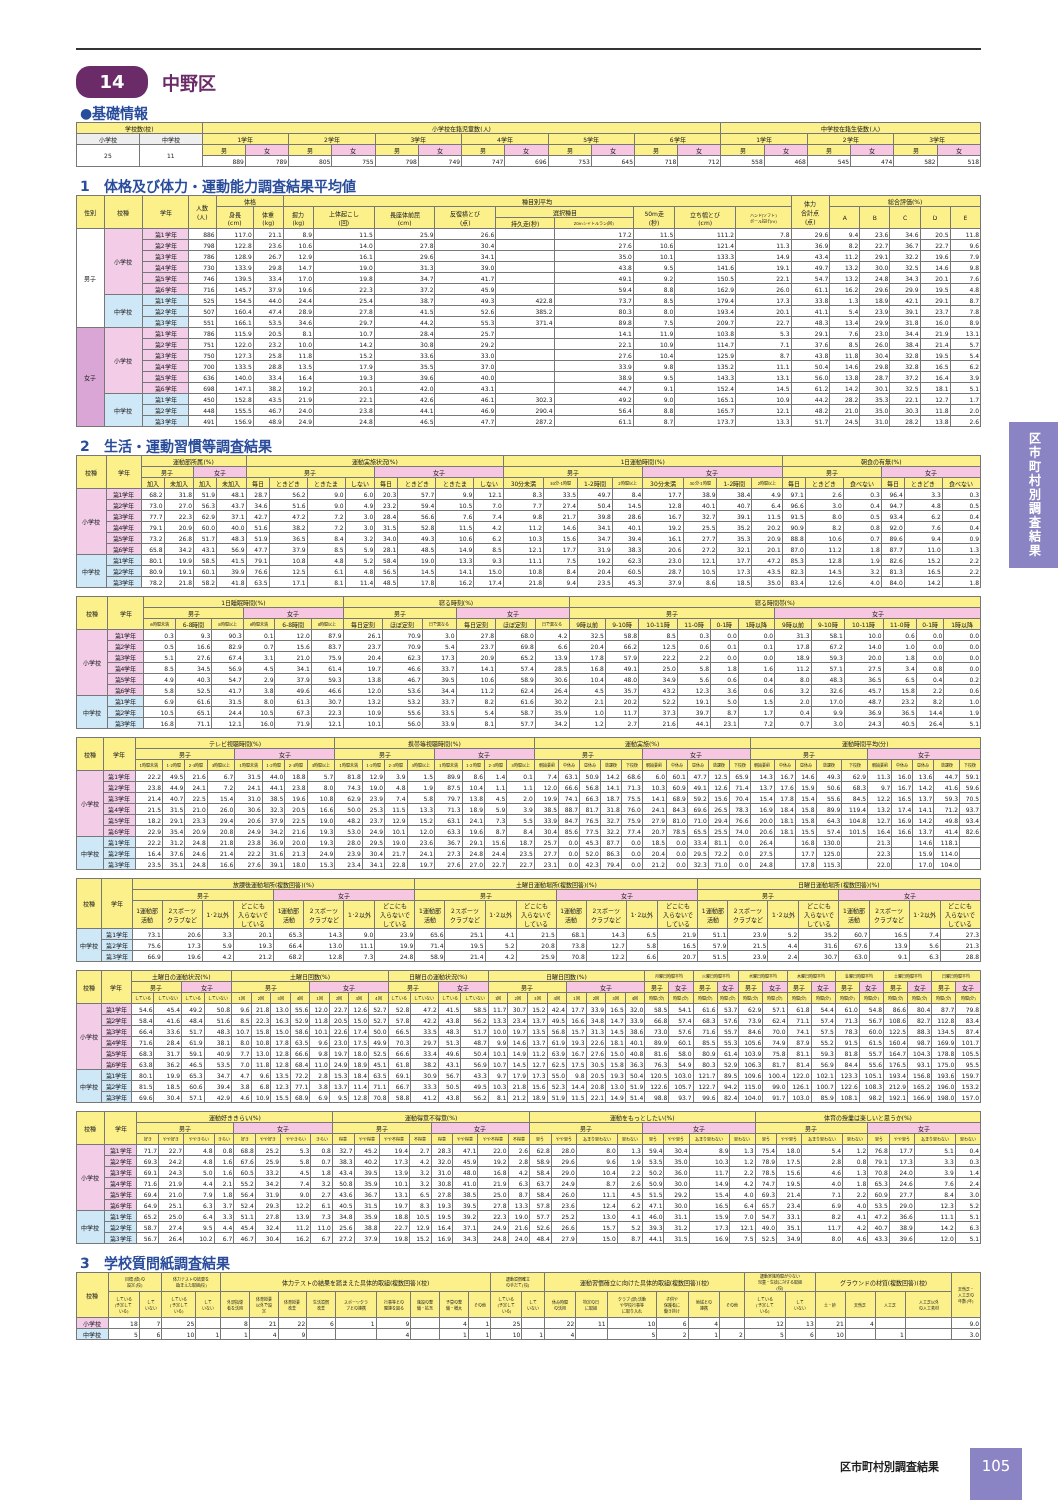14
中野区
●基礎情報
| 学校数(校) | | 小学校在籍児童数(人) | | | | | | | | | | | | 中学校在籍生徒数(人) | | | | | |
| --- | --- | --- | --- | --- | --- | --- | --- | --- | --- | --- | --- | --- | --- | --- | --- | --- | --- | --- | --- |
| 小学校 | 中学校 | 1学年 | | 2学年 | | 3学年 | | 4学年 | | 5学年 | | 6学年 | | 1学年 | | 2学年 | | 3学年 | |
| 25 | 11 | 男 | 女 | 男 | 女 | 男 | 女 | 男 | 女 | 男 | 女 | 男 | 女 | 男 | 女 | 男 | 女 | 男 | 女 |
| | | 889 | 789 | 805 | 755 | 798 | 749 | 747 | 696 | 753 | 645 | 718 | 712 | 558 | 468 | 545 | 474 | 582 | 518 |
1　体格及び体力・運動能力調査結果平均値
| 性別 | 校種 | 学年 | 人数 (人) | 体格 | | 種目別平均 | | | | | | | | | 体力 合計点 (点) | 総合評価(%) | | | | |
| --- | --- | --- | --- | --- | --- | --- | --- | --- | --- | --- | --- | --- | --- | --- | --- | --- | --- | --- | --- | --- |
| | | | | 身長 (cm) | 体重 (kg) | 握力 (kg) | 上体起こし (回) | 長座体前屈 (cm) | 反復横とび (点) | 選択種目 | | 50m走 (秒) | 立ち幅とび (cm) | ハンド(ソフト) ボール投げ(m) | | A | B | C | D | E |
| | | | | | | | | | | 持久走(秒) | 20mシャトルラン(回) | | | | | | | | | |
| 男子 | 小学校 | 第1学年 | 886 | 117.0 | 21.1 | 8.9 | 11.5 | 25.9 | 26.6 | | 17.2 | 11.5 | 111.2 | 7.8 | 29.6 | 9.4 | 23.6 | 34.6 | 20.5 | 11.8 |
| | | 第2学年 | 798 | 122.8 | 23.6 | 10.6 | 14.0 | 27.8 | 30.4 | | 27.6 | 10.6 | 121.4 | 11.3 | 36.9 | 8.2 | 22.7 | 36.7 | 22.7 | 9.6 |
| | | 第3学年 | 786 | 128.9 | 26.7 | 12.9 | 16.1 | 29.6 | 34.1 | | 35.0 | 10.1 | 133.3 | 14.9 | 43.4 | 11.2 | 29.1 | 32.2 | 19.6 | 7.9 |
| | | 第4学年 | 730 | 133.9 | 29.8 | 14.7 | 19.0 | 31.3 | 39.0 | | 43.8 | 9.5 | 141.6 | 19.1 | 49.7 | 13.2 | 30.0 | 32.5 | 14.6 | 9.8 |
| | | 第5学年 | 746 | 139.5 | 33.4 | 17.0 | 19.8 | 34.7 | 41.7 | | 49.1 | 9.2 | 150.5 | 22.1 | 54.7 | 13.2 | 24.8 | 34.3 | 20.1 | 7.6 |
| | | 第6学年 | 716 | 145.7 | 37.9 | 19.6 | 22.3 | 37.2 | 45.9 | | 59.4 | 8.8 | 162.9 | 26.0 | 61.1 | 16.2 | 29.6 | 29.9 | 19.5 | 4.8 |
| | 中学校 | 第1学年 | 525 | 154.5 | 44.0 | 24.4 | 25.4 | 38.7 | 49.3 | 422.8 | 73.7 | 8.5 | 179.4 | 17.3 | 33.8 | 1.3 | 18.9 | 42.1 | 29.1 | 8.7 |
| | | 第2学年 | 507 | 160.4 | 47.4 | 28.9 | 27.8 | 41.5 | 52.6 | 385.2 | 80.3 | 8.0 | 193.4 | 20.1 | 41.1 | 5.4 | 23.9 | 39.1 | 23.7 | 7.8 |
| | | 第3学年 | 551 | 166.1 | 53.5 | 34.6 | 29.7 | 44.2 | 55.3 | 371.4 | 89.8 | 7.5 | 209.7 | 22.7 | 48.3 | 13.4 | 29.9 | 31.8 | 16.0 | 8.9 |
| 女子 | 小学校 | 第1学年 | 786 | 115.9 | 20.5 | 8.1 | 10.7 | 28.4 | 25.7 | | 14.1 | 11.9 | 103.8 | 5.3 | 29.1 | 7.6 | 23.0 | 34.4 | 21.9 | 13.1 |
| | | 第2学年 | 751 | 122.0 | 23.2 | 10.0 | 14.2 | 30.8 | 29.2 | | 22.1 | 10.9 | 114.7 | 7.1 | 37.6 | 8.5 | 26.0 | 38.4 | 21.4 | 5.7 |
| | | 第3学年 | 750 | 127.3 | 25.8 | 11.8 | 15.2 | 33.6 | 33.0 | | 27.6 | 10.4 | 125.9 | 8.7 | 43.8 | 11.8 | 30.4 | 32.8 | 19.5 | 5.4 |
| | | 第4学年 | 700 | 133.5 | 28.8 | 13.5 | 17.9 | 35.5 | 37.0 | | 33.9 | 9.8 | 135.2 | 11.1 | 50.4 | 14.6 | 29.8 | 32.8 | 16.5 | 6.2 |
| | | 第5学年 | 636 | 140.0 | 33.4 | 16.4 | 19.3 | 39.6 | 40.0 | | 38.9 | 9.5 | 143.3 | 13.1 | 56.0 | 13.8 | 28.7 | 37.2 | 16.4 | 3.9 |
| | | 第6学年 | 698 | 147.1 | 38.2 | 19.2 | 20.1 | 42.0 | 43.1 | | 44.7 | 9.1 | 152.4 | 14.5 | 61.2 | 14.2 | 30.1 | 32.5 | 18.1 | 5.1 |
| | 中学校 | 第1学年 | 450 | 152.8 | 43.5 | 21.9 | 22.1 | 42.6 | 46.1 | 302.3 | 49.2 | 9.0 | 165.1 | 10.9 | 44.2 | 28.2 | 35.3 | 22.1 | 12.7 | 1.7 |
| | | 第2学年 | 448 | 155.5 | 46.7 | 24.0 | 23.8 | 44.1 | 46.9 | 290.4 | 56.4 | 8.8 | 165.7 | 12.1 | 48.2 | 21.0 | 35.0 | 30.3 | 11.8 | 2.0 |
| | | 第3学年 | 491 | 156.9 | 48.9 | 24.9 | 24.8 | 46.5 | 47.7 | 287.2 | 61.1 | 8.7 | 173.7 | 13.3 | 51.7 | 24.5 | 31.0 | 28.2 | 13.8 | 2.6 |
2　生活・運動習慣等調査結果
| 校種 | 学年 | 運動部所属(%) | | | | 運動実施状況(%) | | | | | | | | 1日運動時間(%) | | | | | | | | 朝食の有無(%) | | | | | |
| --- | --- | --- | --- | --- | --- | --- | --- | --- | --- | --- | --- | --- | --- | --- | --- | --- | --- | --- | --- | --- | --- | --- | --- | --- | --- | --- | --- |
| | | 男子 | | 女子 | | 男子 | | | | 女子 | | | | 男子 | | | | 女子 | | | | 男子 | | | 女子 | | |
| | | 加入 | 未加入 | 加入 | 未加入 | 毎日 | ときどき | ときたま | しない | 毎日 | ときどき | ときたま | しない | 30分未満 | 30分-1時間 | 1-2時間 | 2時間以上 | 30分未満 | 30分-1時間 | 1-2時間 | 2時間以上 | 毎日 | ときどき | 食べない | 毎日 | ときどき | 食べない |
| 小学校 | 第1学年 | 68.2 | 31.8 | 51.9 | 48.1 | 28.7 | 56.2 | 9.0 | 6.0 | 20.3 | 57.7 | 9.9 | 12.1 | 8.3 | 33.5 | 49.7 | 8.4 | 17.7 | 38.9 | 38.4 | 4.9 | 97.1 | 2.6 | 0.3 | 96.4 | 3.3 | 0.3 |
| | 第2学年 | 73.0 | 27.0 | 56.3 | 43.7 | 34.6 | 51.6 | 9.0 | 4.9 | 23.2 | 59.4 | 10.5 | 7.0 | 7.7 | 27.4 | 50.4 | 14.5 | 12.8 | 40.1 | 40.7 | 6.4 | 96.6 | 3.0 | 0.4 | 94.7 | 4.8 | 0.5 |
| | 第3学年 | 77.7 | 22.3 | 62.9 | 37.1 | 42.7 | 47.2 | 7.2 | 3.0 | 28.4 | 56.6 | 7.6 | 7.4 | 9.8 | 21.7 | 39.8 | 28.6 | 16.7 | 32.7 | 39.1 | 11.5 | 91.5 | 8.0 | 0.5 | 93.4 | 6.2 | 0.4 |
| | 第4学年 | 79.1 | 20.9 | 60.0 | 40.0 | 51.6 | 38.2 | 7.2 | 3.0 | 31.5 | 52.8 | 11.5 | 4.2 | 11.2 | 14.6 | 34.1 | 40.1 | 19.2 | 25.5 | 35.2 | 20.2 | 90.9 | 8.2 | 0.8 | 92.0 | 7.6 | 0.4 |
| | 第5学年 | 73.2 | 26.8 | 51.7 | 48.3 | 51.9 | 36.5 | 8.4 | 3.2 | 34.0 | 49.3 | 10.6 | 6.2 | 10.3 | 15.6 | 34.7 | 39.4 | 16.1 | 27.7 | 35.3 | 20.9 | 88.8 | 10.6 | 0.7 | 89.6 | 9.4 | 0.9 |
| | 第6学年 | 65.8 | 34.2 | 43.1 | 56.9 | 47.7 | 37.9 | 8.5 | 5.9 | 28.1 | 48.5 | 14.9 | 8.5 | 12.1 | 17.7 | 31.9 | 38.3 | 20.6 | 27.2 | 32.1 | 20.1 | 87.0 | 11.2 | 1.8 | 87.7 | 11.0 | 1.3 |
| 中学校 | 第1学年 | 80.1 | 19.9 | 58.5 | 41.5 | 79.1 | 10.8 | 4.8 | 5.2 | 58.4 | 19.0 | 13.3 | 9.3 | 11.1 | 7.5 | 19.2 | 62.3 | 23.0 | 12.1 | 17.7 | 47.2 | 85.3 | 12.8 | 1.9 | 82.6 | 15.2 | 2.2 |
| | 第2学年 | 80.9 | 19.1 | 60.1 | 39.9 | 76.6 | 12.5 | 6.1 | 4.8 | 56.5 | 14.5 | 14.1 | 15.0 | 10.8 | 8.4 | 20.4 | 60.5 | 28.7 | 10.5 | 17.3 | 43.5 | 82.3 | 14.5 | 3.2 | 81.3 | 16.5 | 2.2 |
| | 第3学年 | 78.2 | 21.8 | 58.2 | 41.8 | 63.5 | 17.1 | 8.1 | 11.4 | 48.5 | 17.8 | 16.2 | 17.4 | 21.8 | 9.4 | 23.5 | 45.3 | 37.9 | 8.6 | 18.5 | 35.0 | 83.4 | 12.6 | 4.0 | 84.0 | 14.2 | 1.8 |
| 校種 | 学年 | 1日睡眠時間(%) | | | | | | 寝る時刻(%) | | | | | | 寝る時間帯(%) | | | | | | | | | | | |
| --- | --- | --- | --- | --- | --- | --- | --- | --- | --- | --- | --- | --- | --- | --- | --- | --- | --- | --- | --- | --- | --- | --- | --- | --- | --- |
| | | 男子 | | | 女子 | | | 男子 | | | 女子 | | | 男子 | | | | | | 女子 | | | | | |
| | | 6時間未満 | 6-8時間 | 8時間以上 | 6時間未満 | 6-8時間 | 8時間以上 | 毎日定刻 | ほぼ定刻 | 日で異なる | 毎日定刻 | ほぼ定刻 | 日で異なる | 9時以前 | 9-10時 | 10-11時 | 11-0時 | 0-1時 | 1時以降 | 9時以前 | 9-10時 | 10-11時 | 11-0時 | 0-1時 | 1時以降 |
| 小学校 | 第1学年 | 0.3 | 9.3 | 90.3 | 0.1 | 12.0 | 87.9 | 26.1 | 70.9 | 3.0 | 27.8 | 68.0 | 4.2 | 32.5 | 58.8 | 8.5 | 0.3 | 0.0 | 0.0 | 31.3 | 58.1 | 10.0 | 0.6 | 0.0 | 0.0 |
| | 第2学年 | 0.5 | 16.6 | 82.9 | 0.7 | 15.6 | 83.7 | 23.7 | 70.9 | 5.4 | 23.7 | 69.8 | 6.6 | 20.4 | 66.2 | 12.5 | 0.6 | 0.1 | 0.1 | 17.8 | 67.2 | 14.0 | 1.0 | 0.0 | 0.0 |
| | 第3学年 | 5.1 | 27.6 | 67.4 | 3.1 | 21.0 | 75.9 | 20.4 | 62.3 | 17.3 | 20.9 | 65.2 | 13.9 | 17.8 | 57.9 | 22.2 | 2.2 | 0.0 | 0.0 | 18.9 | 59.3 | 20.0 | 1.8 | 0.0 | 0.0 |
| | 第4学年 | 8.5 | 34.5 | 56.9 | 4.5 | 34.1 | 61.4 | 19.7 | 46.6 | 33.7 | 14.1 | 57.4 | 28.5 | 16.8 | 49.1 | 25.0 | 5.8 | 1.8 | 1.6 | 11.2 | 57.1 | 27.5 | 3.4 | 0.8 | 0.0 |
| | 第5学年 | 4.9 | 40.3 | 54.7 | 2.9 | 37.9 | 59.3 | 13.8 | 46.7 | 39.5 | 10.6 | 58.9 | 30.6 | 10.4 | 48.0 | 34.9 | 5.6 | 0.6 | 0.4 | 8.0 | 48.3 | 36.5 | 6.5 | 0.4 | 0.2 |
| | 第6学年 | 5.8 | 52.5 | 41.7 | 3.8 | 49.6 | 46.6 | 12.0 | 53.6 | 34.4 | 11.2 | 62.4 | 26.4 | 4.5 | 35.7 | 43.2 | 12.3 | 3.6 | 0.6 | 3.2 | 32.6 | 45.7 | 15.8 | 2.2 | 0.6 |
| 中学校 | 第1学年 | 6.9 | 61.6 | 31.5 | 8.0 | 61.3 | 30.7 | 13.2 | 53.2 | 33.7 | 8.2 | 61.6 | 30.2 | 2.1 | 20.2 | 52.2 | 19.1 | 5.0 | 1.5 | 2.0 | 17.0 | 48.7 | 23.2 | 8.2 | 1.0 |
| | 第2学年 | 10.5 | 65.1 | 24.4 | 10.5 | 67.3 | 22.3 | 10.9 | 55.6 | 33.5 | 5.4 | 58.7 | 35.9 | 1.0 | 11.7 | 37.3 | 39.7 | 8.7 | 1.7 | 0.4 | 9.9 | 36.9 | 36.5 | 14.4 | 1.9 |
| | 第3学年 | 16.8 | 71.1 | 12.1 | 16.0 | 71.9 | 12.1 | 10.1 | 56.0 | 33.9 | 8.1 | 57.7 | 34.2 | 1.2 | 2.7 | 21.6 | 44.1 | 23.1 | 7.2 | 0.7 | 3.0 | 24.3 | 40.5 | 26.4 | 5.1 |
| 校種 | 学年 | テレビ視聴時間(%) | | | | | | | | 携帯等視聴時間(%) | | | | | | | | 運動実施(%) | | | | | | | | | | 運動時間平均(分) | | | | | | | | | |
| --- | --- | --- | --- | --- | --- | --- | --- | --- | --- | --- | --- | --- | --- | --- | --- | --- | --- | --- | --- | --- | --- | --- | --- | --- | --- | --- | --- | --- | --- | --- | --- | --- | --- | --- | --- | --- | --- |
| | | 男子 | | | | 女子 | | | | 男子 | | | | 女子 | | | | 男子 | | | | | 女子 | | | | | 男子 | | | | | 女子 | | | | |
| | | 1時間未満 | 1-2時間 | 2-3時間 | 3時間以上 | 1時間未満 | 1-2時間 | 2-3時間 | 3時間以上 | 1時間未満 | 1-2時間 | 2-3時間 | 3時間以上 | 1時間未満 | 1-2時間 | 2-3時間 | 3時間以上 | 朝始業前 | 中休み | 昼休み | 放課後 | 下校後 | 朝始業前 | 中休み | 昼休み | 放課後 | 下校後 | 朝始業前 | 中休み | 昼休み | 放課後 | 下校後 | 朝始業前 | 中休み | 昼休み | 放課後 | 下校後 |
| 小学校 | 第1学年 | 22.2 | 49.5 | 21.6 | 6.7 | 31.5 | 44.0 | 18.8 | 5.7 | 81.8 | 12.9 | 3.9 | 1.5 | 89.9 | 8.6 | 1.4 | 0.1 | 7.4 | 63.1 | 50.9 | 14.2 | 68.6 | 6.0 | 60.1 | 47.7 | 12.5 | 65.9 | 14.3 | 16.7 | 14.6 | 49.3 | 62.9 | 11.3 | 16.0 | 13.6 | 44.7 | 59.1 |
| | 第2学年 | 23.8 | 44.9 | 24.1 | 7.2 | 24.1 | 44.1 | 23.8 | 8.0 | 74.3 | 19.0 | 4.8 | 1.9 | 87.5 | 10.4 | 1.1 | 1.1 | 12.0 | 66.6 | 56.8 | 14.1 | 71.3 | 10.3 | 60.9 | 49.1 | 12.6 | 71.4 | 13.7 | 17.6 | 15.9 | 50.6 | 68.3 | 9.7 | 16.7 | 14.2 | 41.6 | 59.6 |
| | 第3学年 | 21.4 | 40.7 | 22.5 | 15.4 | 31.0 | 38.5 | 19.6 | 10.8 | 62.9 | 23.9 | 7.4 | 5.8 | 79.7 | 13.8 | 4.5 | 2.0 | 19.9 | 74.1 | 66.3 | 18.7 | 75.5 | 14.1 | 68.9 | 59.2 | 15.6 | 70.4 | 15.4 | 17.8 | 15.4 | 55.6 | 84.5 | 12.2 | 16.5 | 13.7 | 59.3 | 70.5 |
| | 第4学年 | 21.5 | 31.5 | 21.0 | 26.0 | 30.6 | 32.3 | 20.5 | 16.6 | 50.0 | 25.3 | 11.5 | 13.3 | 71.3 | 18.9 | 5.9 | 3.9 | 38.5 | 88.7 | 81.7 | 31.8 | 76.0 | 24.1 | 84.3 | 69.6 | 26.5 | 78.3 | 16.9 | 18.4 | 15.8 | 89.9 | 119.4 | 13.2 | 17.4 | 14.1 | 71.2 | 93.7 |
| | 第5学年 | 18.2 | 29.1 | 23.3 | 29.4 | 20.6 | 37.9 | 22.5 | 19.0 | 48.2 | 23.7 | 12.9 | 15.2 | 63.1 | 24.1 | 7.3 | 5.5 | 33.9 | 84.7 | 76.5 | 32.7 | 75.9 | 27.9 | 81.0 | 71.0 | 29.4 | 76.6 | 20.0 | 18.1 | 15.8 | 64.3 | 104.8 | 12.7 | 16.9 | 14.2 | 49.8 | 93.4 |
| | 第6学年 | 22.9 | 35.4 | 20.9 | 20.8 | 24.9 | 34.2 | 21.6 | 19.3 | 53.0 | 24.9 | 10.1 | 12.0 | 63.3 | 19.6 | 8.7 | 8.4 | 30.4 | 85.6 | 77.5 | 32.2 | 77.4 | 20.7 | 78.5 | 65.5 | 25.5 | 74.0 | 20.6 | 18.1 | 15.5 | 57.4 | 101.5 | 16.4 | 16.6 | 13.7 | 41.4 | 82.6 |
| 中学校 | 第1学年 | 22.2 | 31.2 | 24.8 | 21.8 | 23.8 | 36.9 | 20.0 | 19.3 | 28.0 | 29.5 | 19.0 | 23.6 | 36.7 | 29.1 | 15.6 | 18.7 | 25.7 | 0.0 | 45.3 | 87.7 | 0.0 | 18.5 | 0.0 | 33.4 | 81.1 | 0.0 | 26.4 | | 16.8 | 130.0 | | 21.3 | | 14.6 | 118.1 | |
| | 第2学年 | 16.4 | 37.6 | 24.6 | 21.4 | 22.2 | 31.6 | 21.3 | 24.9 | 23.9 | 30.4 | 21.7 | 24.1 | 27.3 | 24.8 | 24.4 | 23.5 | 27.7 | 0.0 | 52.0 | 86.3 | 0.0 | 20.4 | 0.0 | 29.5 | 72.2 | 0.0 | 27.5 | | 17.7 | 125.0 | | 22.3 | | 15.9 | 114.0 | |
| | 第3学年 | 23.5 | 35.1 | 24.8 | 16.6 | 27.6 | 39.1 | 18.0 | 15.3 | 23.4 | 34.1 | 22.8 | 19.7 | 27.6 | 27.0 | 22.7 | 22.7 | 23.1 | 0.0 | 42.3 | 79.4 | 0.0 | 21.2 | 0.0 | 32.3 | 71.0 | 0.0 | 24.8 | | 17.8 | 115.3 | | 22.0 | | 17.0 | 104.0 | |
| 校種 | 学年 | 放課後運動場所(複数回答)(%) | | | | | | | | 土曜日運動場所(複数回答)(%) | | | | | | | | 日曜日運動場所(複数回答)(%) | | | | | | | |
| --- | --- | --- | --- | --- | --- | --- | --- | --- | --- | --- | --- | --- | --- | --- | --- | --- | --- | --- | --- | --- | --- | --- | --- | --- | --- |
| | | 男子 | | | | 女子 | | | | 男子 | | | | 女子 | | | | 男子 | | | | 女子 | | | |
| | | 1運動部 活動 | 2スポーツ クラブなど | 1･2以外 | どこにも 入らないで している | 1運動部 活動 | 2スポーツ クラブなど | 1･2以外 | どこにも 入らないで している | 1運動部 活動 | 2スポーツ クラブなど | 1･2以外 | どこにも 入らないで している | 1運動部 活動 | 2スポーツ クラブなど | 1･2以外 | どこにも 入らないで している | 1運動部 活動 | 2スポーツ クラブなど | 1･2以外 | どこにも 入らないで している | 1運動部 活動 | 2スポーツ クラブなど | 1･2以外 | どこにも 入らないで している |
| 中学校 | 第1学年 | 73.1 | 20.6 | 3.3 | 20.1 | 65.3 | 14.3 | 9.0 | 23.9 | 65.6 | 25.1 | 4.1 | 21.5 | 68.1 | 14.3 | 6.5 | 21.9 | 51.1 | 23.9 | 5.2 | 35.2 | 60.7 | 16.5 | 7.4 | 27.3 |
| | 第2学年 | 75.6 | 17.3 | 5.9 | 19.3 | 66.4 | 13.0 | 11.1 | 19.9 | 71.4 | 19.5 | 5.2 | 20.8 | 73.8 | 12.7 | 5.8 | 16.5 | 57.9 | 21.5 | 4.4 | 31.6 | 67.6 | 13.9 | 5.6 | 21.3 |
| | 第3学年 | 66.9 | 19.6 | 4.2 | 21.2 | 68.2 | 12.8 | 7.3 | 24.8 | 58.9 | 21.4 | 4.2 | 25.9 | 70.8 | 12.2 | 6.6 | 20.7 | 51.5 | 23.9 | 2.4 | 30.7 | 63.0 | 9.1 | 6.3 | 28.8 |
| 校種 | 学年 | 土曜日の運動状況(%) | | | | 土曜日回数(%) | | | | | | | | 日曜日の運動状況(%) | | | | 日曜日回数(%) | | | | | | | | 月曜日時間平均 | | 火曜日時間平均 | | 水曜日時間平均 | | 木曜日時間平均 | | 金曜日時間平均 | | 土曜日時間平均 | | 日曜日時間平均 | |
| --- | --- | --- | --- | --- | --- | --- | --- | --- | --- | --- | --- | --- | --- | --- | --- | --- | --- | --- | --- | --- | --- | --- | --- | --- | --- | --- | --- | --- | --- | --- | --- | --- | --- | --- | --- | --- | --- | --- | --- |
| | | 男子 | | 女子 | | 男子 | | | | 女子 | | | | 男子 | | 女子 | | 男子 | | | | 女子 | | | | 男子 | 女子 | 男子 | 女子 | 男子 | 女子 | 男子 | 女子 | 男子 | 女子 | 男子 | 女子 | 男子 | 女子 |
| | | している | していない | している | していない | 1回 | 2回 | 3回 | 4回 | 1回 | 2回 | 3回 | 4回 | している | していない | している | していない | 1回 | 2回 | 3回 | 4回 | 1回 | 2回 | 3回 | 4回 | 時間(分) | 時間(分) | 時間(分) | 時間(分) | 時間(分) | 時間(分) | 時間(分) | 時間(分) | 時間(分) | 時間(分) | 時間(分) | 時間(分) | 時間(分) | 時間(分) |
| 小学校 | 第1学年 | 54.6 | 45.4 | 49.2 | 50.8 | 9.6 | 21.8 | 13.0 | 55.6 | 12.0 | 22.7 | 12.6 | 52.7 | 52.8 | 47.2 | 41.5 | 58.5 | 11.7 | 30.7 | 15.2 | 42.4 | 17.7 | 33.9 | 16.5 | 32.0 | 58.5 | 54.1 | 61.6 | 53.7 | 62.9 | 57.1 | 61.8 | 54.4 | 61.0 | 54.8 | 86.6 | 80.4 | 87.7 | 79.8 |
| | 第2学年 | 58.4 | 41.6 | 48.4 | 51.6 | 8.5 | 22.3 | 16.3 | 52.9 | 11.8 | 20.5 | 15.0 | 52.7 | 57.8 | 42.2 | 43.8 | 56.2 | 13.3 | 23.4 | 13.7 | 49.5 | 16.6 | 34.8 | 14.7 | 33.9 | 66.8 | 57.4 | 68.3 | 57.6 | 73.9 | 62.4 | 71.1 | 57.4 | 71.3 | 56.7 | 108.6 | 82.7 | 112.8 | 83.4 |
| | 第3学年 | 66.4 | 33.6 | 51.7 | 48.3 | 10.7 | 15.8 | 15.0 | 58.6 | 10.1 | 22.6 | 17.4 | 50.0 | 66.5 | 33.5 | 48.3 | 51.7 | 10.0 | 19.7 | 13.5 | 56.8 | 15.7 | 31.3 | 14.5 | 38.6 | 73.0 | 57.6 | 71.6 | 55.7 | 84.6 | 70.0 | 74.1 | 57.5 | 78.3 | 60.0 | 122.5 | 88.3 | 134.5 | 87.4 |
| | 第4学年 | 71.6 | 28.4 | 61.9 | 38.1 | 8.0 | 10.8 | 17.8 | 63.5 | 9.6 | 23.0 | 17.5 | 49.9 | 70.3 | 29.7 | 51.3 | 48.7 | 9.9 | 14.6 | 13.7 | 61.9 | 19.3 | 22.6 | 18.1 | 40.1 | 89.9 | 60.1 | 85.5 | 55.3 | 105.6 | 74.9 | 87.9 | 55.2 | 91.5 | 61.5 | 160.4 | 98.7 | 169.9 | 101.7 |
| | 第5学年 | 68.3 | 31.7 | 59.1 | 40.9 | 7.7 | 13.0 | 12.8 | 66.6 | 9.8 | 19.7 | 18.0 | 52.5 | 66.6 | 33.4 | 49.6 | 50.4 | 10.1 | 14.9 | 11.2 | 63.9 | 16.7 | 27.6 | 15.0 | 40.8 | 81.6 | 58.0 | 80.9 | 61.4 | 103.9 | 75.8 | 81.1 | 59.3 | 81.8 | 55.7 | 164.7 | 104.3 | 178.8 | 105.5 |
| | 第6学年 | 63.8 | 36.2 | 46.5 | 53.5 | 7.0 | 11.8 | 12.8 | 68.4 | 11.0 | 24.9 | 18.9 | 45.1 | 61.8 | 38.2 | 43.1 | 56.9 | 10.7 | 14.5 | 12.7 | 62.5 | 17.5 | 30.5 | 15.8 | 36.3 | 76.3 | 54.9 | 80.3 | 52.9 | 106.3 | 81.7 | 81.4 | 56.9 | 84.4 | 55.6 | 176.5 | 93.1 | 175.0 | 95.5 |
| 中学校 | 第1学年 | 80.1 | 19.9 | 65.3 | 34.7 | 4.7 | 9.6 | 13.5 | 72.2 | 2.8 | 15.3 | 18.4 | 63.5 | 69.1 | 30.9 | 56.7 | 43.3 | 9.7 | 17.9 | 17.3 | 55.0 | 9.8 | 20.5 | 19.3 | 50.4 | 120.5 | 103.0 | 121.7 | 89.5 | 109.6 | 100.4 | 122.0 | 102.1 | 123.3 | 105.1 | 193.4 | 156.8 | 193.6 | 159.7 |
| | 第2学年 | 81.5 | 18.5 | 60.6 | 39.4 | 3.8 | 6.8 | 12.3 | 77.1 | 3.8 | 13.7 | 11.4 | 71.1 | 66.7 | 33.3 | 50.5 | 49.5 | 10.3 | 21.8 | 15.6 | 52.3 | 14.4 | 20.8 | 13.0 | 51.9 | 122.6 | 105.7 | 122.7 | 94.2 | 115.0 | 99.0 | 126.1 | 100.7 | 122.6 | 108.3 | 212.9 | 165.2 | 196.0 | 153.2 |
| | 第3学年 | 69.6 | 30.4 | 57.1 | 42.9 | 4.6 | 10.9 | 15.5 | 68.9 | 6.9 | 9.5 | 12.8 | 70.8 | 58.8 | 41.2 | 43.8 | 56.2 | 8.1 | 21.2 | 18.9 | 51.9 | 11.5 | 22.1 | 14.9 | 51.4 | 98.8 | 93.7 | 99.6 | 82.4 | 104.0 | 91.7 | 103.0 | 85.9 | 108.1 | 98.2 | 192.1 | 166.9 | 198.0 | 157.0 |
| 校種 | 学年 | 運動好ききらい(%) | | | | | | | | 運動得意不得意(%) | | | | | | | | 運動をもっとしたい(%) | | | | | | | | 体育の授業は楽しいと思うか(%) | | | | | | | |
| --- | --- | --- | --- | --- | --- | --- | --- | --- | --- | --- | --- | --- | --- | --- | --- | --- | --- | --- | --- | --- | --- | --- | --- | --- | --- | --- | --- | --- | --- | --- | --- | --- | --- |
| | | 男子 | | | | 女子 | | | | 男子 | | | | 女子 | | | | 男子 | | | | 女子 | | | | 男子 | | | | 女子 | | | |
| | | 好き | やや好き | ややきらい | きらい | 好き | やや好き | ややきらい | きらい | 得意 | やや得意 | やや不得意 | 不得意 | 得意 | やや得意 | やや不得意 | 不得意 | 思う | やや思う | あまり思わない | 思わない | 思う | やや思う | あまり思わない | 思わない | 思う | やや思う | あまり思わない | 思わない | 思う | やや思う | あまり思わない | 思わない |
| 小学校 | 第1学年 | 71.7 | 22.7 | 4.8 | 0.8 | 68.8 | 25.2 | 5.3 | 0.8 | 32.7 | 45.2 | 19.4 | 2.7 | 28.3 | 47.1 | 22.0 | 2.6 | 62.8 | 28.0 | 8.0 | 1.3 | 59.4 | 30.4 | 8.9 | 1.3 | 75.4 | 18.0 | 5.4 | 1.2 | 76.8 | 17.7 | 5.1 | 0.4 |
| | 第2学年 | 69.3 | 24.2 | 4.8 | 1.6 | 67.6 | 25.9 | 5.8 | 0.7 | 38.3 | 40.2 | 17.3 | 4.2 | 32.0 | 45.9 | 19.2 | 2.8 | 58.9 | 29.6 | 9.6 | 1.9 | 53.5 | 35.0 | 10.3 | 1.2 | 78.9 | 17.5 | 2.8 | 0.8 | 79.1 | 17.3 | 3.3 | 0.3 |
| | 第3学年 | 69.1 | 24.3 | 5.0 | 1.6 | 60.5 | 33.2 | 4.5 | 1.8 | 43.4 | 39.5 | 13.9 | 3.2 | 31.0 | 48.0 | 16.8 | 4.2 | 58.4 | 29.0 | 10.4 | 2.2 | 50.2 | 36.0 | 11.7 | 2.2 | 78.5 | 15.6 | 4.6 | 1.3 | 70.8 | 24.0 | 3.9 | 1.4 |
| | 第4学年 | 71.6 | 21.9 | 4.4 | 2.1 | 55.2 | 34.2 | 7.4 | 3.2 | 50.8 | 35.9 | 10.1 | 3.2 | 30.8 | 41.0 | 21.9 | 6.3 | 63.7 | 24.9 | 8.7 | 2.6 | 50.9 | 30.0 | 14.9 | 4.2 | 74.7 | 19.5 | 4.0 | 1.8 | 65.3 | 24.6 | 7.6 | 2.4 |
| | 第5学年 | 69.4 | 21.0 | 7.9 | 1.8 | 56.4 | 31.9 | 9.0 | 2.7 | 43.6 | 36.7 | 13.1 | 6.5 | 27.8 | 38.5 | 25.0 | 8.7 | 58.4 | 26.0 | 11.1 | 4.5 | 51.5 | 29.2 | 15.4 | 4.0 | 69.3 | 21.4 | 7.1 | 2.2 | 60.9 | 27.7 | 8.4 | 3.0 |
| | 第6学年 | 64.9 | 25.1 | 6.3 | 3.7 | 52.4 | 29.3 | 12.2 | 6.1 | 40.5 | 31.5 | 19.7 | 8.3 | 19.3 | 39.5 | 27.8 | 13.3 | 57.8 | 23.6 | 12.4 | 6.2 | 47.1 | 30.0 | 16.5 | 6.4 | 65.7 | 23.4 | 6.9 | 4.0 | 53.5 | 29.0 | 12.3 | 5.2 |
| 中学校 | 第1学年 | 65.2 | 25.0 | 6.4 | 3.3 | 51.1 | 27.8 | 13.9 | 7.3 | 34.8 | 35.9 | 18.8 | 10.5 | 19.5 | 39.2 | 22.3 | 19.0 | 57.7 | 25.2 | 13.0 | 4.1 | 46.0 | 31.1 | 15.9 | 7.0 | 54.7 | 33.1 | 8.2 | 4.1 | 47.2 | 36.6 | 11.1 | 5.1 |
| | 第2学年 | 58.7 | 27.4 | 9.5 | 4.4 | 45.4 | 32.4 | 11.2 | 11.0 | 25.6 | 38.8 | 22.7 | 12.9 | 16.4 | 37.1 | 24.9 | 21.6 | 52.6 | 26.6 | 15.7 | 5.2 | 39.3 | 31.2 | 17.3 | 12.1 | 49.0 | 35.1 | 11.7 | 4.2 | 40.7 | 38.9 | 14.2 | 6.3 |
| | 第3学年 | 56.7 | 26.4 | 10.2 | 6.7 | 46.7 | 30.4 | 16.2 | 6.7 | 27.2 | 37.9 | 19.8 | 15.2 | 16.9 | 34.3 | 24.8 | 24.0 | 48.4 | 27.9 | 15.0 | 8.7 | 44.1 | 31.5 | 16.9 | 7.5 | 52.5 | 34.9 | 8.0 | 4.6 | 43.3 | 39.6 | 12.0 | 5.1 |
3　学校質問紙調査結果
| 校種 | 目標(値)の 設定(校) | | 体力テストの結果を 踏まえた取組(校) | | 体力テストの結果を踏まえた具体的取組(複数回答)(校) | | | | | | | | | 運動習慣確立 の手だて(校) | | 運動習慣確立に向けた具体的取組(複数回答)(校) | | | | | | 運動実施時間が少ない 児童・生徒に対する取組 (校) | | グラウンドの材質(複数回答)(校) | | | | 天然芝・ 人工芝の 年数(年) |
| --- | --- | --- | --- | --- | --- | --- | --- | --- | --- | --- | --- | --- | --- | --- | --- | --- | --- | --- | --- | --- | --- | --- | --- | --- | --- | --- | --- | --- |
| | している (予定して いる) | して いない | している (予定して いる) | して いない | 外部指導 者を活用 | 体育授業 以外で設 定 | 体育授業 改善 | 生活習慣 改善 | スポーツクラ ブとの連携 | 行事等との 関連を図る | 施設の整 備・拡充 | 予算の整 備・増大 | その他 | している (予定して いる) | して いない | 休み時間 の活用 | 特定の日 に取組 | クラブ(部)活動 や学校行事等 に取り入れ | 子供や 保護者に 働き掛け | 地域との 連携 | その他 | している (予定して いる) | して いない | 土・砂 | 天然芝 | 人工芝 | 人工芝以外 の人工素材 | |
| 小学校 | 18 | 7 | 25 | | 8 | 21 | 22 | 6 | 1 | 9 | | 4 | 1 | 25 | | 22 | 11 | 10 | 6 | 4 | | 12 | 13 | 21 | 4 | | | 9.0 |
| 中学校 | 5 | 6 | 10 | 1 | 1 | 4 | 9 | | | 4 | | 1 | 1 | 10 | 1 | 4 | | 5 | 2 | 1 | 2 | 5 | 6 | 10 | | 1 | | 3.0 |
区市町村別調査結果
区市町村別調査結果 105